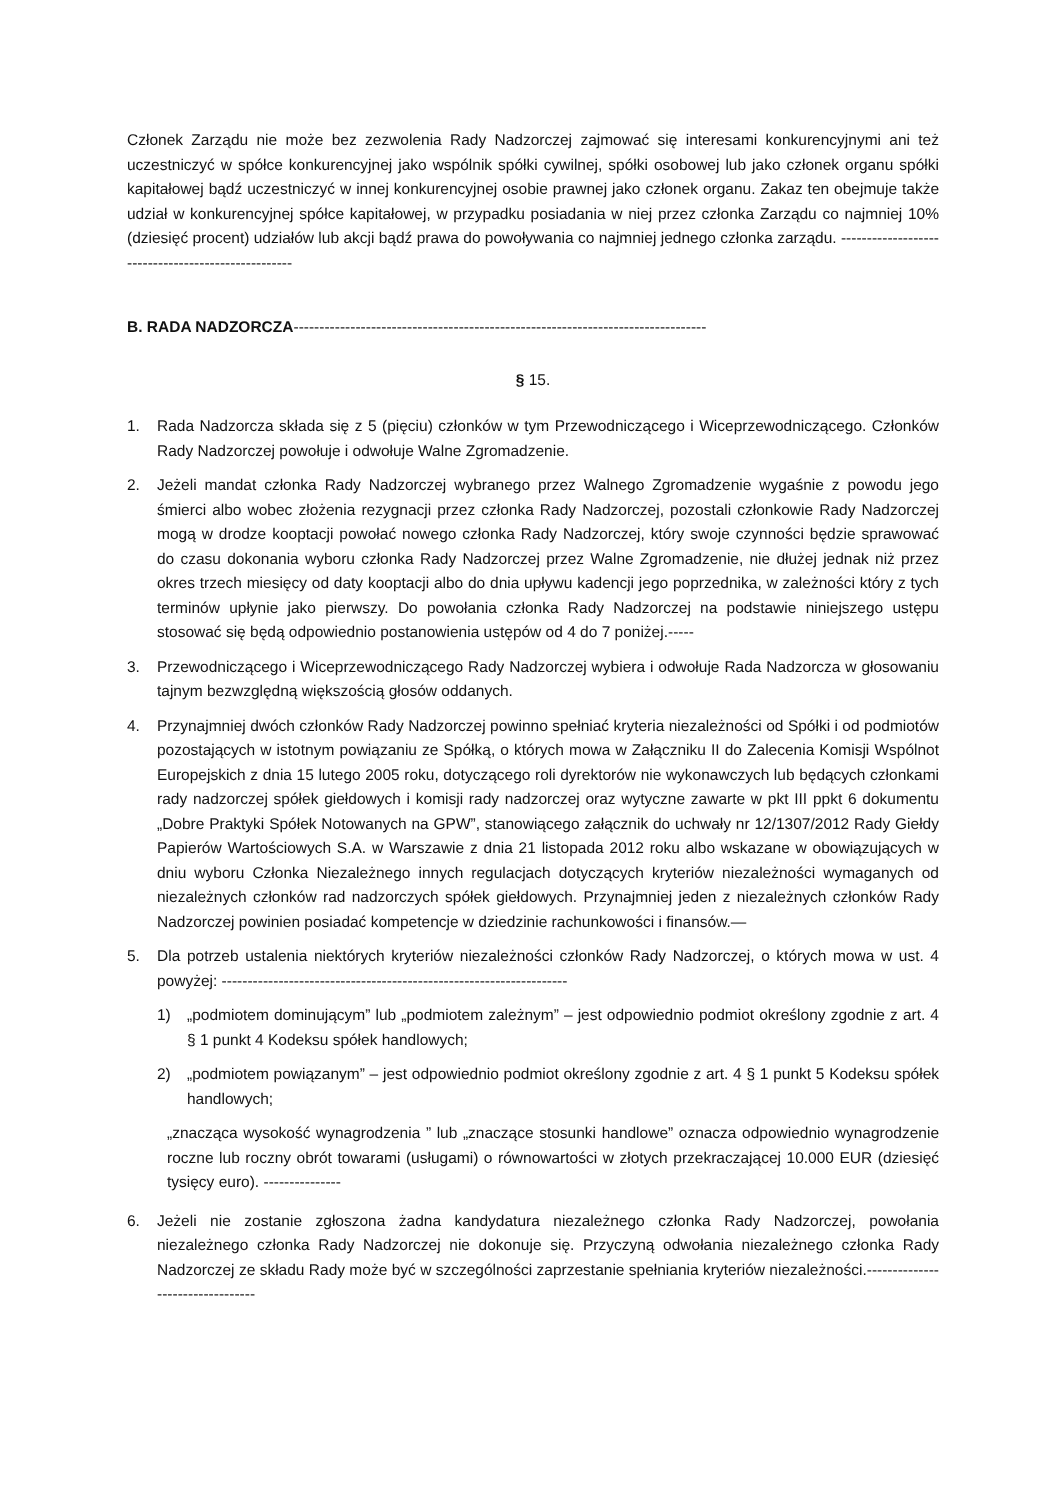Członek Zarządu nie może bez zezwolenia Rady Nadzorczej zajmować się interesami konkurencyjnymi ani też uczestniczyć w spółce konkurencyjnej jako wspólnik spółki cywilnej, spółki osobowej lub jako członek organu spółki kapitałowej bądź uczestniczyć w innej konkurencyjnej osobie prawnej jako członek organu. Zakaz ten obejmuje także udział w konkurencyjnej spółce kapitałowej, w przypadku posiadania w niej przez członka Zarządu co najmniej 10% (dziesięć procent) udziałów lub akcji bądź prawa do powoływania co najmniej jednego członka zarządu. ---------------------------------------------------
B. RADA NADZORCZA--------------------------------------------------------------------------------
§ 15.
1. Rada Nadzorcza składa się z 5 (pięciu) członków w tym Przewodniczącego i Wiceprzewodniczącego. Członków Rady Nadzorczej powołuje i odwołuje Walne Zgromadzenie.
2. Jeżeli mandat członka Rady Nadzorczej wybranego przez Walnego Zgromadzenie wygaśnie z powodu jego śmierci albo wobec złożenia rezygnacji przez członka Rady Nadzorczej, pozostali członkowie Rady Nadzorczej mogą w drodze kooptacji powołać nowego członka Rady Nadzorczej, który swoje czynności będzie sprawować do czasu dokonania wyboru członka Rady Nadzorczej przez Walne Zgromadzenie, nie dłużej jednak niż przez okres trzech miesięcy od daty kooptacji albo do dnia upływu kadencji jego poprzednika, w zależności który z tych terminów upłynie jako pierwszy. Do powołania członka Rady Nadzorczej na podstawie niniejszego ustępu stosować się będą odpowiednio postanowienia ustępów od 4 do 7 poniżej.-----
3. Przewodniczącego i Wiceprzewodniczącego Rady Nadzorczej wybiera i odwołuje Rada Nadzorcza w głosowaniu tajnym bezwzględną większością głosów oddanych.
4. Przynajmniej dwóch członków Rady Nadzorczej powinno spełniać kryteria niezależności od Spółki i od podmiotów pozostających w istotnym powiązaniu ze Spółką, o których mowa w Załączniku II do Zalecenia Komisji Wspólnot Europejskich z dnia 15 lutego 2005 roku, dotyczącego roli dyrektorów nie wykonawczych lub będących członkami rady nadzorczej spółek giełdowych i komisji rady nadzorczej oraz wytyczne zawarte w pkt III ppkt 6 dokumentu „Dobre Praktyki Spółek Notowanych na GPW”, stanowiącego załącznik do uchwały nr 12/1307/2012 Rady Giełdy Papierów Wartościowych S.A. w Warszawie z dnia 21 listopada 2012 roku albo wskazane w obowiązujących w dniu wyboru Członka Niezależnego innych regulacjach dotyczących kryteriów niezależności wymaganych od niezależnych członków rad nadzorczych spółek giełdowych. Przynajmniej jeden z niezależnych członków Rady Nadzorczej powinien posiadać kompetencje w dziedzinie rachunkowości i finansów.—
5. Dla potrzeb ustalenia niektórych kryteriów niezależności członków Rady Nadzorczej, o których mowa w ust. 4 powyżej: -------------------------------------------------------------------
1) „podmiotem dominującym” lub „podmiotem zależnym” – jest odpowiednio podmiot określony zgodnie z art. 4 § 1 punkt 4 Kodeksu spółek handlowych;
2) „podmiotem powiązanym” – jest odpowiednio podmiot określony zgodnie z art. 4 § 1 punkt 5 Kodeksu spółek handlowych;
„znacząca wysokość wynagrodzenia ” lub „znaczące stosunki handlowe” oznacza odpowiednio wynagrodzenie roczne lub roczny obrót towarami (usługami) o równowartości w złotych przekraczającej 10.000 EUR (dziesięć tysięcy euro). ---------------
6. Jeżeli nie zostanie zgłoszona żadna kandydatura niezależnego członka Rady Nadzorczej, powołania niezależnego członka Rady Nadzorczej nie dokonuje się. Przyczyną odwołania niezależnego członka Rady Nadzorczej ze składu Rady może być w szczególności zaprzestanie spełniania kryteriów niezależności.---------------------------------